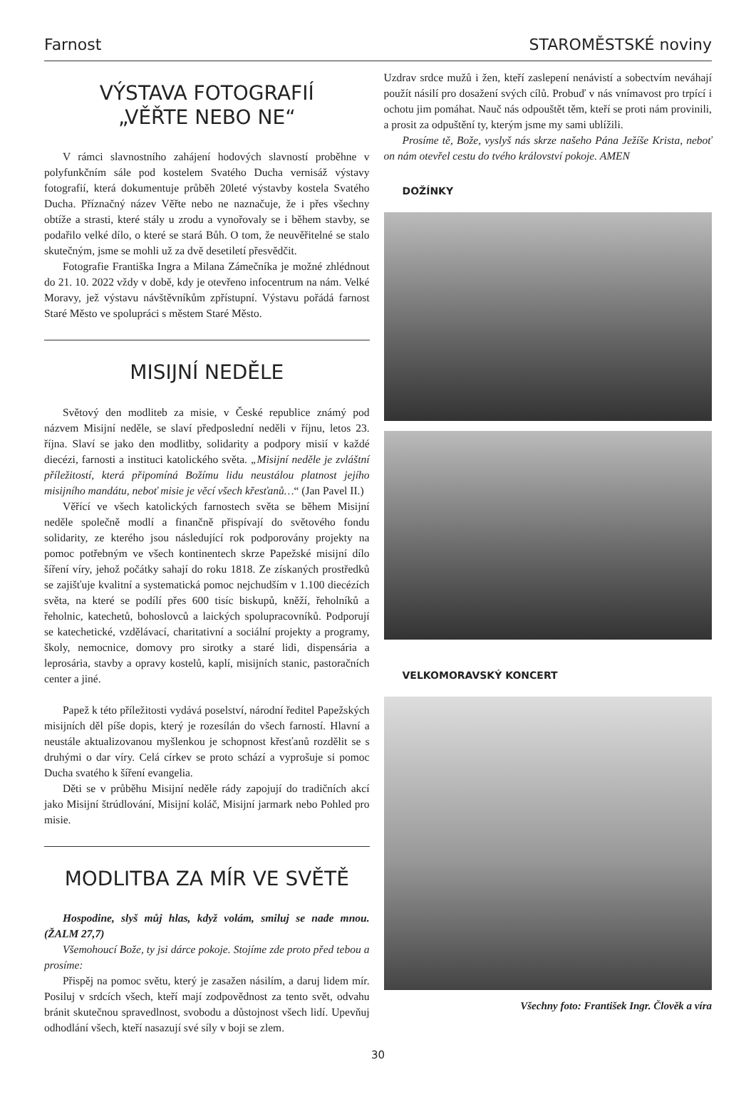Farnost STAROMĚSTSKÉ noviny
VÝSTAVA FOTOGRAFIÍ
„VĚŘTE NEBO NE“
V rámci slavnostního zahájení hodových slavností proběhne v polyfunkčním sále pod kostelem Svatého Ducha vernisáž výstavy fotografií, která dokumentuje průběh 20leté výstavby kostela Svatého Ducha. Příznačný název Věřte nebo ne naznačuje, že i přes všechny obtíže a strasti, které stály u zrodu a vynořovaly se i během stavby, se podařilo velké dílo, o které se stará Bůh. O tom, že neuvěřitelné se stalo skutečným, jsme se mohli už za dvě desetiletí přesvědčit.
Fotografie Františka Ingra a Milana Zámečníka je možné zhlédnout do 21. 10. 2022 vždy v době, kdy je otevřeno infocentrum na nám. Velké Moravy, jež výstavu návštěvníkům zpřístupní. Výstavu pořádá farnost Staré Město ve spolupráci s městem Staré Město.
MISIJNÍ NEDĚLE
Světový den modliteb za misie, v České republice známý pod názvem Misijní neděle, se slaví předposlední neděli v říjnu, letos 23. října. Slaví se jako den modlitby, solidarity a podpory misií v každé diecézi, farnosti a instituci katolického světa. „Misijní neděle je zvláštní příležitostí, která připomíná Božímu lidu neustálou platnost jejího misijního mandátu, neboť misie je věcí všech křesťanů…“ (Jan Pavel II.)
Věřící ve všech katolických farnostech světa se během Misijní neděle společně modlí a finančně přispívají do světového fondu solidarity, ze kterého jsou následující rok podporovány projekty na pomoc potřebným ve všech kontinentech skrze Papežské misijní dílo šíření víry, jehož počátky sahají do roku 1818. Ze získaných prostředků se zajišťuje kvalitní a systematická pomoc nejchudším v 1.100 diecézích světa, na které se podílí přes 600 tisíc biskupů, kněží, řeholníků a řeholnic, katechetů, bohoslovců a laických spolupracovníků. Podporují se katechetické, vzdělávací, charitativní a sociální projekty a programy, školy, nemocnice, domovy pro sirotky a staré lidi, dispensária a leprosária, stavby a opravy kostelů, kaplí, misijních stanic, pastoračních center a jiné.
Papež k této příležitosti vydává poselství, národní ředitel Papežských misijních děl píše dopis, který je rozesílán do všech farností. Hlavní a neustále aktualizovanou myšlenkou je schopnost křesťanů rozdělit se s druhými o dar víry. Celá církev se proto schází a vyprošuje si pomoc Ducha svatého k šíření evangelia.
Děti se v průběhu Misijní neděle rády zapojují do tradičních akcí jako Misijní štrúdlování, Misijní koláč, Misijní jarmark nebo Pohled pro misie.
MODLITBA ZA MÍR VE SVĚTĚ
Hospodine, slyš můj hlas, když volám, smiluj se nade mnou. (ŽALM 27,7)
Všemohoucí Bože, ty jsi dárce pokoje. Stojíme zde proto před tebou a prosíme:
Přispěj na pomoc světu, který je zasažen násilím, a daruj lidem mír. Posiluj v srdcích všech, kteří mají zodpovědnost za tento svět, odvahu bránit skutečnou spravedlnost, svobodu a důstojnost všech lidí. Upevňuj odhodlání všech, kteří nasazují své síly v boji se zlem.
Uzdrav srdce mužů i žen, kteří zaslepení nenávistí a sobectvím neváhají použít násilí pro dosažení svých cílů. Probuď v nás vnímavost pro trpící i ochotu jim pomáhat. Nauč nás odpouštět těm, kteří se proti nám provinili, a prosit za odpuštění ty, kterým jsme my sami ublížili.
Prosíme tě, Bože, vyslyš nás skrze našeho Pána Ježíše Krista, neboť on nám otevřel cestu do tvého království pokoje. AMEN
DOŽÍNKY
VELKOMORAVSKÝ KONCERT
Všechny foto: František Ingr. Člověk a víra
30